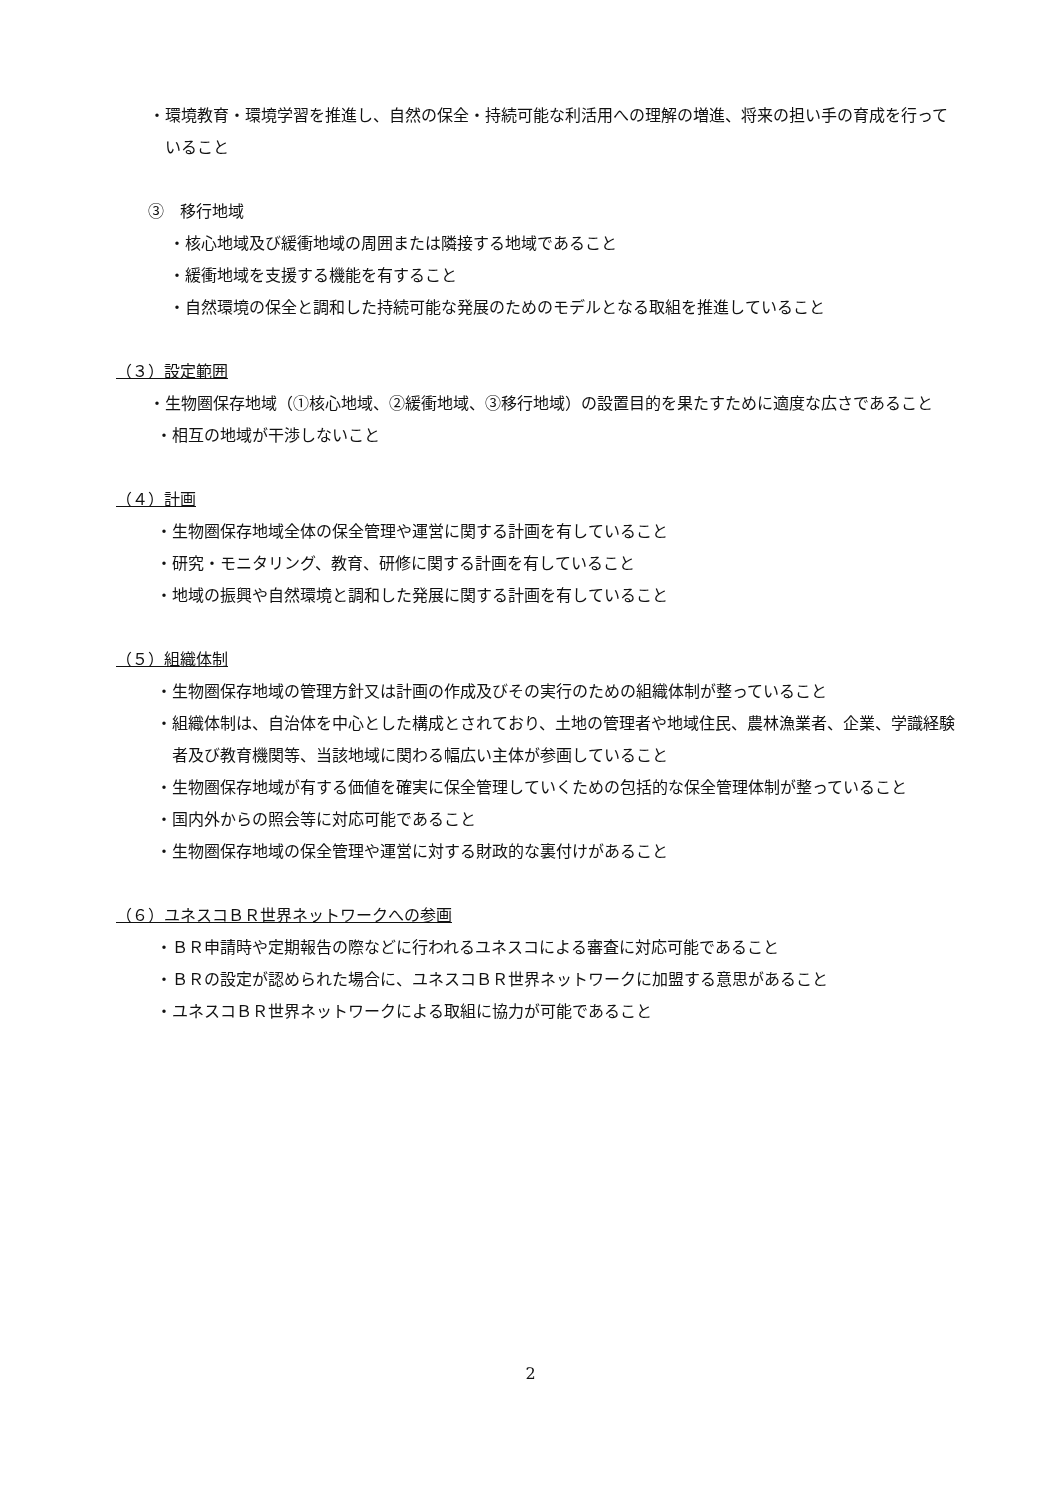・環境教育・環境学習を推進し、自然の保全・持続可能な利活用への理解の増進、将来の担い手の育成を行っていること
③　移行地域
・核心地域及び緩衝地域の周囲または隣接する地域であること
・緩衝地域を支援する機能を有すること
・自然環境の保全と調和した持続可能な発展のためのモデルとなる取組を推進していること
（３）設定範囲
・生物圏保存地域（①核心地域、②緩衝地域、③移行地域）の設置目的を果たすために適度な広さであること
・相互の地域が干渉しないこと
（４）計画
・生物圏保存地域全体の保全管理や運営に関する計画を有していること
・研究・モニタリング、教育、研修に関する計画を有していること
・地域の振興や自然環境と調和した発展に関する計画を有していること
（５）組織体制
・生物圏保存地域の管理方針又は計画の作成及びその実行のための組織体制が整っていること
・組織体制は、自治体を中心とした構成とされており、土地の管理者や地域住民、農林漁業者、企業、学識経験者及び教育機関等、当該地域に関わる幅広い主体が参画していること
・生物圏保存地域が有する価値を確実に保全管理していくための包括的な保全管理体制が整っていること
・国内外からの照会等に対応可能であること
・生物圏保存地域の保全管理や運営に対する財政的な裏付けがあること
（６）ユネスコＢＲ世界ネットワークへの参画
・ＢＲ申請時や定期報告の際などに行われるユネスコによる審査に対応可能であること
・ＢＲの設定が認められた場合に、ユネスコＢＲ世界ネットワークに加盟する意思があること
・ユネスコＢＲ世界ネットワークによる取組に協力が可能であること
2